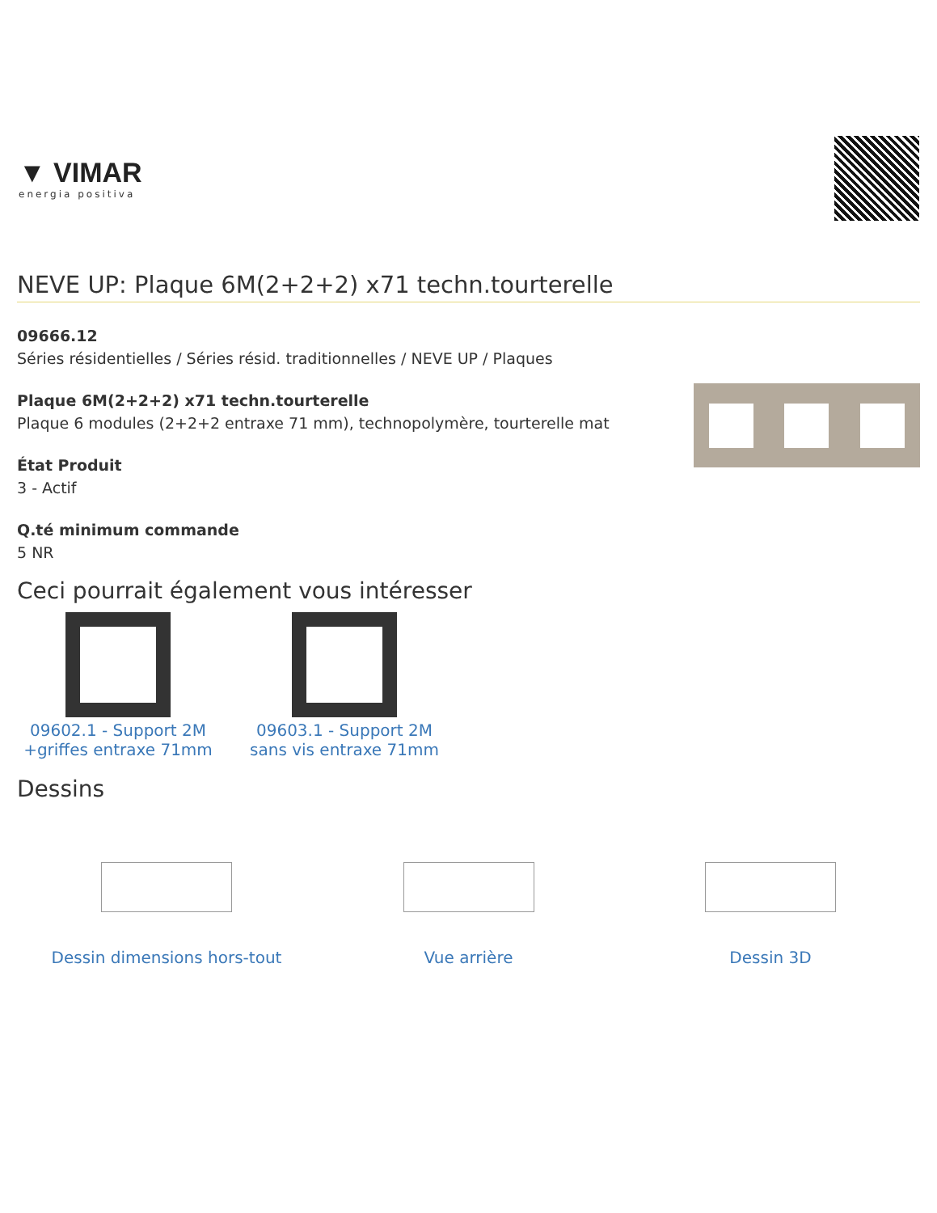▼ VIMAR
energia positiva
NEVE UP: Plaque 6M(2+2+2) x71 techn.tourterelle
09666.12
Séries résidentielles / Séries résid. traditionnelles / NEVE UP / Plaques
Plaque 6M(2+2+2) x71 techn.tourterelle
Plaque 6 modules (2+2+2 entraxe 71 mm), technopolymère, tourterelle mat
État Produit
3 - Actif
Q.té minimum commande
5 NR
Ceci pourrait également vous intéresser
09602.1 - Support 2M +griffes entraxe 71mm
09603.1 - Support 2M sans vis entraxe 71mm
Dessins
Dessin dimensions hors-tout Vue arrière Dessin 3D